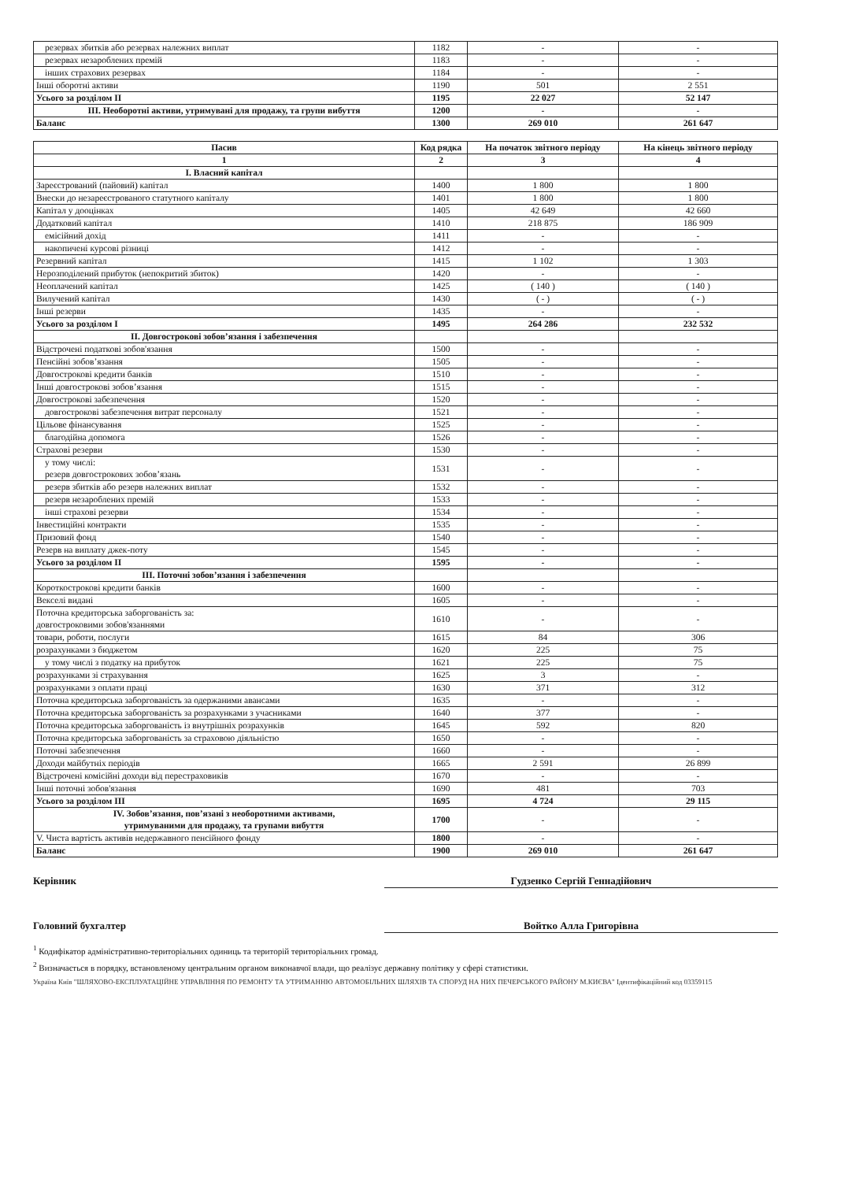| резервах збитків або резервах належних виплат | 1182 | - | - |
| резервах незароблених премій | 1183 | - | - |
| інших страхових резервах | 1184 | - | - |
| Інші оборотні активи | 1190 | 501 | 2 551 |
| Усього за розділом II | 1195 | 22 027 | 52 147 |
| III. Необоротні активи, утримувані для продажу, та групи вибуття | 1200 | - | - |
| Баланс | 1300 | 269 010 | 261 647 |
| Пасив | Код рядка | На початок звітного періоду | На кінець звітного періоду |
| --- | --- | --- | --- |
| 1 | 2 | 3 | 4 |
| I. Власний капітал | | | |
| Зареєстрований (пайовий) капітал | 1400 | 1 800 | 1 800 |
| Внески до незареєстрованого статутного капіталу | 1401 | 1 800 | 1 800 |
| Капітал у дооцінках | 1405 | 42 649 | 42 660 |
| Додатковий капітал | 1410 | 218 875 | 186 909 |
| емісійний дохід | 1411 | - | - |
| накопичені курсові різниці | 1412 | - | - |
| Резервний капітал | 1415 | 1 102 | 1 303 |
| Нерозподілений прибуток (непокритий збиток) | 1420 | - | - |
| Неоплачений капітал | 1425 | ( 140 ) | ( 140 ) |
| Вилучений капітал | 1430 | ( - ) | ( - ) |
| Інші резерви | 1435 | - | - |
| Усього за розділом I | 1495 | 264 286 | 232 532 |
| II. Довгострокові зобов’язання і забезпечення | | | |
| Відстрочені податкові зобов'язання | 1500 | - | - |
| Пенсійні зобов’язання | 1505 | - | - |
| Довгострокові кредити банків | 1510 | - | - |
| Інші довгострокові зобов’язання | 1515 | - | - |
| Довгострокові забезпечення | 1520 | - | - |
| довгострокові забезпечення витрат персоналу | 1521 | - | - |
| Цільове фінансування | 1525 | - | - |
| благодійна допомога | 1526 | - | - |
| Страхові резерви | 1530 | - | - |
| у тому числі: резерв довгострокових зобов’язань | 1531 | - | - |
| резерв збитків або резерв належних виплат | 1532 | - | - |
| резерв незароблених премій | 1533 | - | - |
| інші страхові резерви | 1534 | - | - |
| Інвестиційні контракти | 1535 | - | - |
| Призовий фонд | 1540 | - | - |
| Резерв на виплату джек-поту | 1545 | - | - |
| Усього за розділом II | 1595 | - | - |
| III. Поточні зобов’язання і забезпечення | | | |
| Короткострокові кредити банків | 1600 | - | - |
| Векселі видані | 1605 | - | - |
| Поточна кредиторська заборгованість за: довгостроковими зобов'язаннями | 1610 | - | - |
| товари, роботи, послуги | 1615 | 84 | 306 |
| розрахунками з бюджетом | 1620 | 225 | 75 |
| у тому числі з податку на прибуток | 1621 | 225 | 75 |
| розрахунками зі страхування | 1625 | 3 | - |
| розрахунками з оплати праці | 1630 | 371 | 312 |
| Поточна кредиторська заборгованість за одержаними авансами | 1635 | - | - |
| Поточна кредиторська заборгованість за розрахунками з учасниками | 1640 | 377 | - |
| Поточна кредиторська заборгованість із внутрішніх розрахунків | 1645 | 592 | 820 |
| Поточна кредиторська заборгованість за страховою діяльністю | 1650 | - | - |
| Поточні забезпечення | 1660 | - | - |
| Доходи майбутніх періодів | 1665 | 2 591 | 26 899 |
| Відстрочені комісійні доходи від перестраховиків | 1670 | - | - |
| Інші поточні зобов'язання | 1690 | 481 | 703 |
| Усього за розділом III | 1695 | 4 724 | 29 115 |
| IV. Зобов’язання, пов’язані з необоротними активами, утримуваними для продажу, та групами вибуття | 1700 | - | - |
| V. Чиста вартість активів недержавного пенсійного фонду | 1800 | - | - |
| Баланс | 1900 | 269 010 | 261 647 |
Керівник Гудзенко Сергій Геннадійович
Головний бухгалтер Войтко Алла Григорівна
<sup>1</sup> Кодифікатор адміністративно-територіальних одиниць та територій територіальних громад.
<sup>2</sup> Визначається в порядку, встановленому центральним органом виконавчої влади, що реалізує державну політику у сфері статистики.
Україна Київ "ШЛЯХОВО-ЕКСПЛУАТАЦІЙНЕ УПРАВЛІННЯ ПО РЕМОНТУ ТА УТРИМАННЮ АВТОМОБІЛЬНИХ ШЛЯХІВ ТА СПОРУД НА НИХ ПЕЧЕРСЬКОГО РАЙОНУ М.КИЄВА" Ідентифікаційний код 03359115